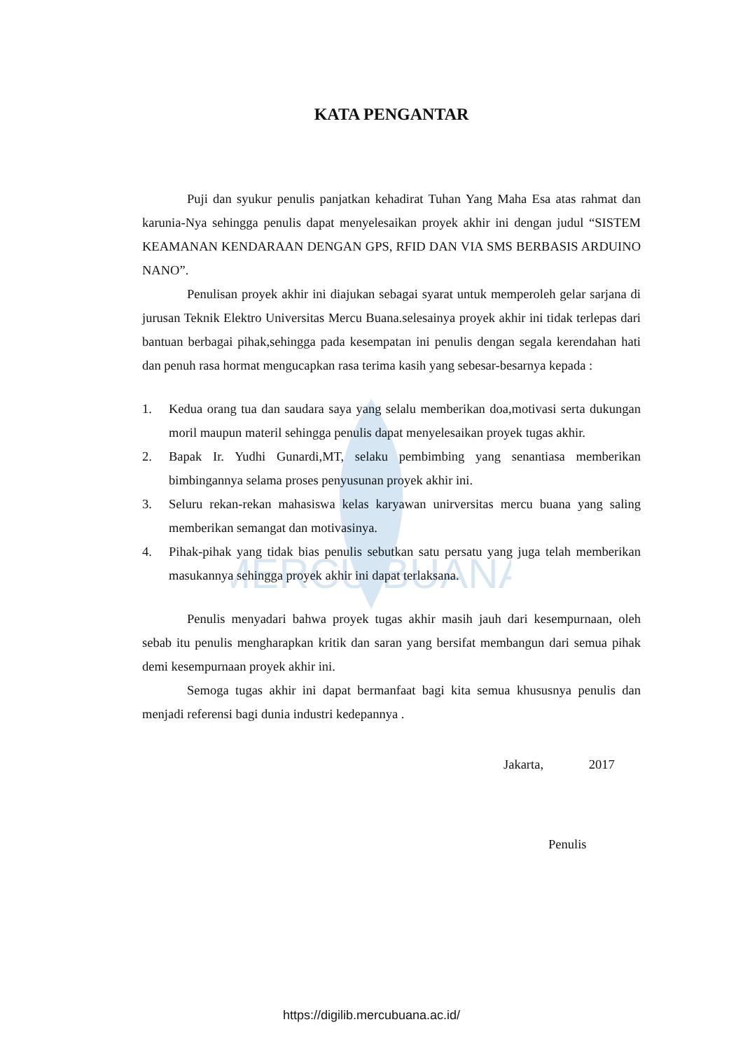MERCU BUANA
KATA PENGANTAR
Puji dan syukur penulis panjatkan kehadirat Tuhan Yang Maha Esa atas rahmat dan karunia-Nya sehingga penulis dapat menyelesaikan proyek akhir ini dengan judul “SISTEM KEAMANAN KENDARAAN DENGAN GPS, RFID DAN VIA SMS BERBASIS ARDUINO NANO”.
Penulisan proyek akhir ini diajukan sebagai syarat untuk memperoleh gelar sarjana di jurusan Teknik Elektro Universitas Mercu Buana.selesainya proyek akhir ini tidak terlepas dari bantuan berbagai pihak,sehingga pada kesempatan ini penulis dengan segala kerendahan hati dan penuh rasa hormat mengucapkan rasa terima kasih yang sebesar-besarnya kepada :
1. Kedua orang tua dan saudara saya yang selalu memberikan doa,motivasi serta dukungan moril maupun materil sehingga penulis dapat menyelesaikan proyek tugas akhir.
2. Bapak Ir. Yudhi Gunardi,MT, selaku pembimbing yang senantiasa memberikan bimbingannya selama proses penyusunan proyek akhir ini.
3. Seluru rekan-rekan mahasiswa kelas karyawan unirversitas mercu buana yang saling memberikan semangat dan motivasinya.
4. Pihak-pihak yang tidak bias penulis sebutkan satu persatu yang juga telah memberikan masukannya sehingga proyek akhir ini dapat terlaksana.
Penulis menyadari bahwa proyek tugas akhir masih jauh dari kesempurnaan, oleh sebab itu penulis mengharapkan kritik dan saran yang bersifat membangun dari semua pihak demi kesempurnaan proyek akhir ini.
Semoga tugas akhir ini dapat bermanfaat bagi kita semua khususnya penulis dan menjadi referensi bagi dunia industri kedepannya .
Jakarta, 2017
Penulis
https://digilib.mercubuana.ac.id/